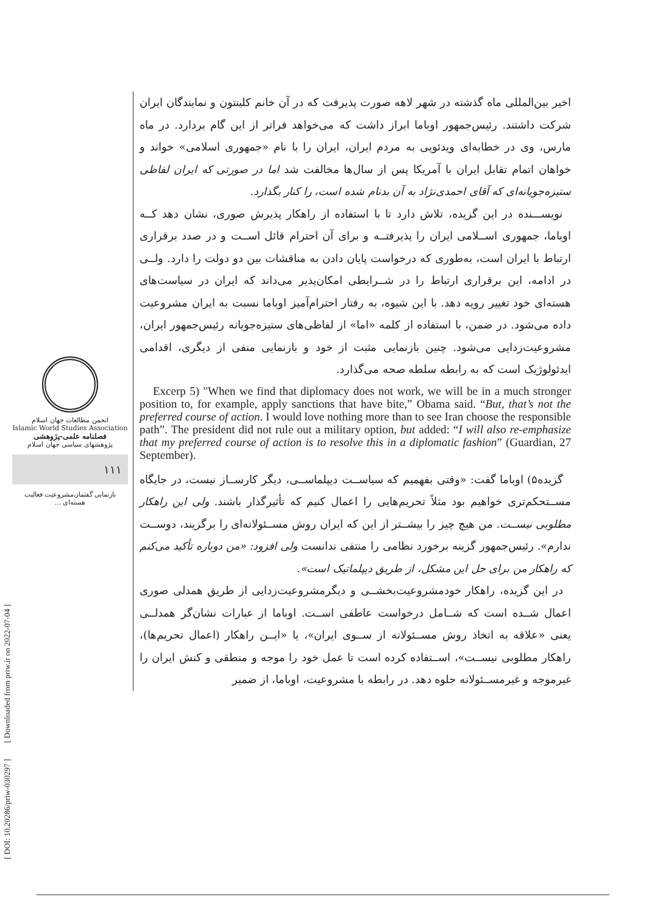انجمن مطالعات جهان اسلام
Islamic World Studies Association
فصلنامه علمی-پژوهشی
پژوهشهای سیاسی جهان اسلام
۱۱۱
بازنمایی گفتمان‌مشروعیت فعالیت هسته‌ای ...
[ DOI: 10.20286/priw-030297 ] [ Downloaded from priw.ir on 2022-07-04 ]
اخیر بین‌المللی ماه گذشته در شهر لاهه صورت پذیرفت که در آن خانم کلینتون و نمایندگان ایران شرکت داشتند. رئیس‌جمهور اوباما ابراز داشت که می‌خواهد فراتر از این گام بردارد. در ماه مارس، وی در خطابه‌ای ویدئویی به مردم ایران، ایران را با نام «جمهوری اسلامی» خواند و خواهان اتمام تقابل ایران با آمریکا پس از سال‌ها مخالفت شد اما در صورتی که ایران لفاظی ستیزه‌جویانه‌ای که آقای احمدی‌نژاد به آن بدنام شده است، را کنار بگذارد.
نویســـنده در این گزیده، تلاش دارد تا با استفاده از راهکار پذیرش صوری، نشان دهد کــه اوباما، جمهوری اســلامی ایران را پذیرفتــه و برای آن احترام قائل اســت و در صدد برقراری ارتباط با ایران است، به‌طوری که درخواست پایان دادن به مناقشات بین دو دولت را دارد. ولــی در ادامه، این برقراری ارتباط را در شــرایطی امکان‌پذیر می‌داند که ایران در سیاست‌های هسته‌ای خود تغییر رویه دهد. با این شیوه، به رفتار احترام‌آمیز اوباما نسبت به ایران مشروعیت داده می‌شود. در ضمن، با استفاده از کلمه «اما» از لفاظی‌های ستیزه‌جویانه رئیس‌جمهور ایران، مشروعیت‌زدایی می‌شود. چنین بازنمایی مثبت از خود و بازنمایی منفی از دیگری، اقدامی ایدئولوژیک است که به رابطه سلطه صحه می‌گذارد.
Excerp 5) "When we find that diplomacy does not work, we will be in a much stronger position to, for example, apply sanctions that have bite,” Obama said. “But, that’s not the preferred course of action. I would love nothing more than to see Iran choose the responsible path”. The president did not rule out a military option, but added: “I will also re-emphasize that my preferred course of action is to resolve this in a diplomatic fashion” (Guardian, 27 September).
گزیده۵) اوباما گفت: «وقتی بفهمیم که سیاســت دیپلماســی، دیگر کارســاز نیست، در جایگاه مســتحکم‌تری خواهیم بود مثلاً تحریم‌هایی را اعمال کنیم که تأثیرگذار باشند. ولی این راهکار مطلوبی نیســت. من هیچ چیز را بیشــتر از این که ایران روش مســئولانه‌ای را برگزیند، دوســت ندارم». رئیس‌جمهور گزینه برخورد نظامی را منتفی ندانست ولی افزود: «من دوباره تأکید می‌کنم که راهکار من برای حل این مشکل، از طریق دیپلماتیک است».
در این گزیده، راهکار خودمشروعیت‌بخشــی و دیگرمشروعیت‌زدایی از طریق همدلی صوری اعمال شــده است که شــامل درخواست عاطفی اســت. اوباما از عبارات نشان‌گر همدلــی یعنی «علاقه به اتخاذ روش مســئولانه از ســوی ایران»، یا «ایــن راهکار (اعمال تحریم‌ها)، راهکار مطلوبی نیســت»، اســتفاده کرده است تا عمل خود را موجه و منطقی و کنش ایران را غیرموجه و غیرمســئولانه جلوه دهد. در رابطه با مشروعیت، اوباما، از ضمیر